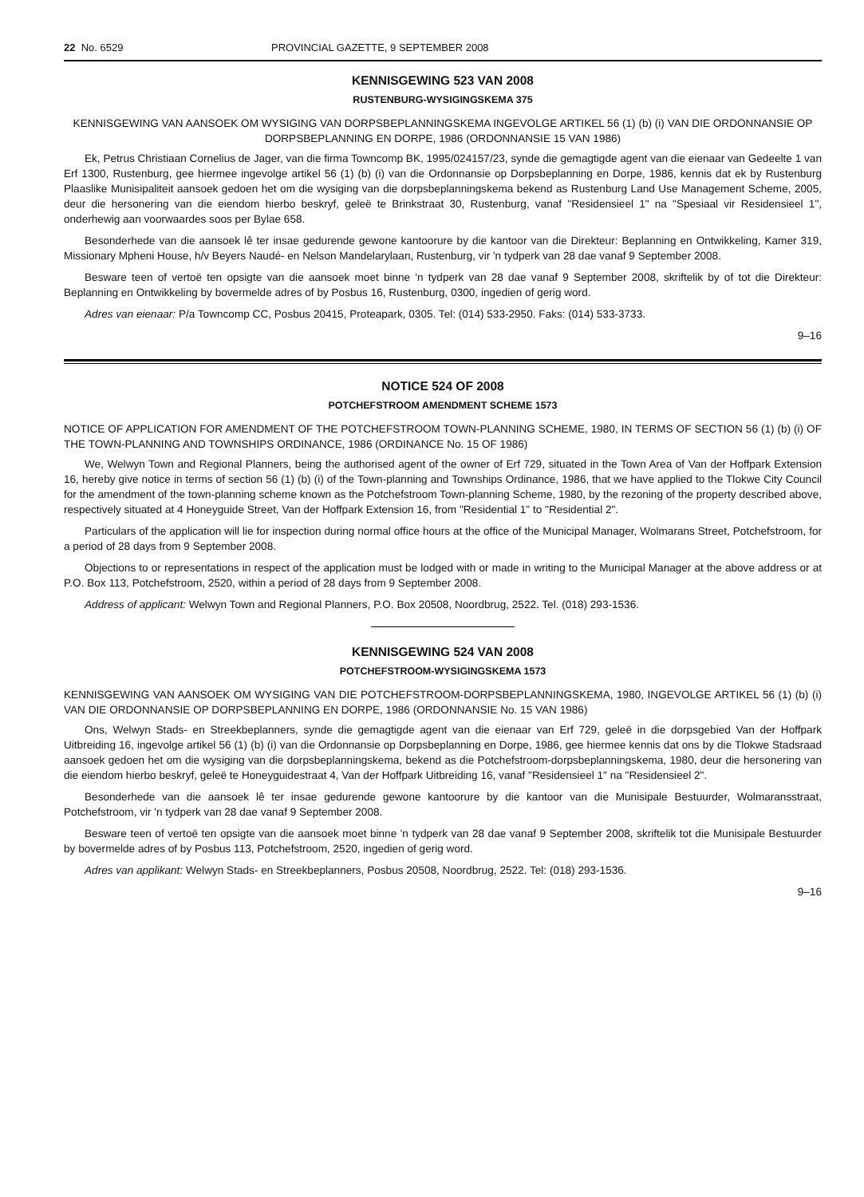22 No. 6529 PROVINCIAL GAZETTE, 9 SEPTEMBER 2008
KENNISGEWING 523 VAN 2008
RUSTENBURG-WYSIGINGSKEMA 375
KENNISGEWING VAN AANSOEK OM WYSIGING VAN DORPSBEPLANNINGSKEMA INGEVOLGE ARTIKEL 56 (1) (b) (i) VAN DIE ORDONNANSIE OP DORPSBEPLANNING EN DORPE, 1986 (ORDONNANSIE 15 VAN 1986)
Ek, Petrus Christiaan Cornelius de Jager, van die firma Towncomp BK, 1995/024157/23, synde die gemagtigde agent van die eienaar van Gedeelte 1 van Erf 1300, Rustenburg, gee hiermee ingevolge artikel 56 (1) (b) (i) van die Ordonnansie op Dorpsbeplanning en Dorpe, 1986, kennis dat ek by Rustenburg Plaaslike Munisipaliteit aansoek gedoen het om die wysiging van die dorpsbeplanningskema bekend as Rustenburg Land Use Management Scheme, 2005, deur die hersonering van die eiendom hierbo beskryf, geleë te Brinkstraat 30, Rustenburg, vanaf "Residensieel 1" na "Spesiaal vir Residensieel 1", onderhewig aan voorwaardes soos per Bylae 658.
Besonderhede van die aansoek lê ter insae gedurende gewone kantoorure by die kantoor van die Direkteur: Beplanning en Ontwikkeling, Kamer 319, Missionary Mpheni House, h/v Beyers Naudé- en Nelson Mandelarylaan, Rustenburg, vir 'n tydperk van 28 dae vanaf 9 September 2008.
Besware teen of vertoë ten opsigte van die aansoek moet binne 'n tydperk van 28 dae vanaf 9 September 2008, skriftelik by of tot die Direkteur: Beplanning en Ontwikkeling by bovermelde adres of by Posbus 16, Rustenburg, 0300, ingedien of gerig word.
Adres van eienaar: P/a Towncomp CC, Posbus 20415, Proteapark, 0305. Tel: (014) 533-2950. Faks: (014) 533-3733.
9–16
NOTICE 524 OF 2008
POTCHEFSTROOM AMENDMENT SCHEME 1573
NOTICE OF APPLICATION FOR AMENDMENT OF THE POTCHEFSTROOM TOWN-PLANNING SCHEME, 1980, IN TERMS OF SECTION 56 (1) (b) (i) OF THE TOWN-PLANNING AND TOWNSHIPS ORDINANCE, 1986 (ORDINANCE No. 15 OF 1986)
We, Welwyn Town and Regional Planners, being the authorised agent of the owner of Erf 729, situated in the Town Area of Van der Hoffpark Extension 16, hereby give notice in terms of section 56 (1) (b) (i) of the Town-planning and Townships Ordinance, 1986, that we have applied to the Tlokwe City Council for the amendment of the town-planning scheme known as the Potchefstroom Town-planning Scheme, 1980, by the rezoning of the property described above, respectively situated at 4 Honeyguide Street, Van der Hoffpark Extension 16, from "Residential 1" to "Residential 2".
Particulars of the application will lie for inspection during normal office hours at the office of the Municipal Manager, Wolmarans Street, Potchefstroom, for a period of 28 days from 9 September 2008.
Objections to or representations in respect of the application must be lodged with or made in writing to the Municipal Manager at the above address or at P.O. Box 113, Potchefstroom, 2520, within a period of 28 days from 9 September 2008.
Address of applicant: Welwyn Town and Regional Planners, P.O. Box 20508, Noordbrug, 2522. Tel. (018) 293-1536.
KENNISGEWING 524 VAN 2008
POTCHEFSTROOM-WYSIGINGSKEMA 1573
KENNISGEWING VAN AANSOEK OM WYSIGING VAN DIE POTCHEFSTROOM-DORPSBEPLANNINGSKEMA, 1980, INGEVOLGE ARTIKEL 56 (1) (b) (i) VAN DIE ORDONNANSIE OP DORPSBEPLANNING EN DORPE, 1986 (ORDONNANSIE No. 15 VAN 1986)
Ons, Welwyn Stads- en Streekbeplanners, synde die gemagtigde agent van die eienaar van Erf 729, geleë in die dorpsgebied Van der Hoffpark Uitbreiding 16, ingevolge artikel 56 (1) (b) (i) van die Ordonnansie op Dorpsbeplanning en Dorpe, 1986, gee hiermee kennis dat ons by die Tlokwe Stadsraad aansoek gedoen het om die wysiging van die dorpsbeplanningskema, bekend as die Potchefstroom-dorpsbeplanningskema, 1980, deur die hersonering van die eiendom hierbo beskryf, geleë te Honeyguidestraat 4, Van der Hoffpark Uitbreiding 16, vanaf "Residensieel 1" na "Residensieel 2".
Besonderhede van die aansoek lê ter insae gedurende gewone kantoorure by die kantoor van die Munisipale Bestuurder, Wolmaransstraat, Potchefstroom, vir 'n tydperk van 28 dae vanaf 9 September 2008.
Besware teen of vertoë ten opsigte van die aansoek moet binne 'n tydperk van 28 dae vanaf 9 September 2008, skriftelik tot die Munisipale Bestuurder by bovermelde adres of by Posbus 113, Potchefstroom, 2520, ingedien of gerig word.
Adres van applikant: Welwyn Stads- en Streekbeplanners, Posbus 20508, Noordbrug, 2522. Tel: (018) 293-1536.
9–16